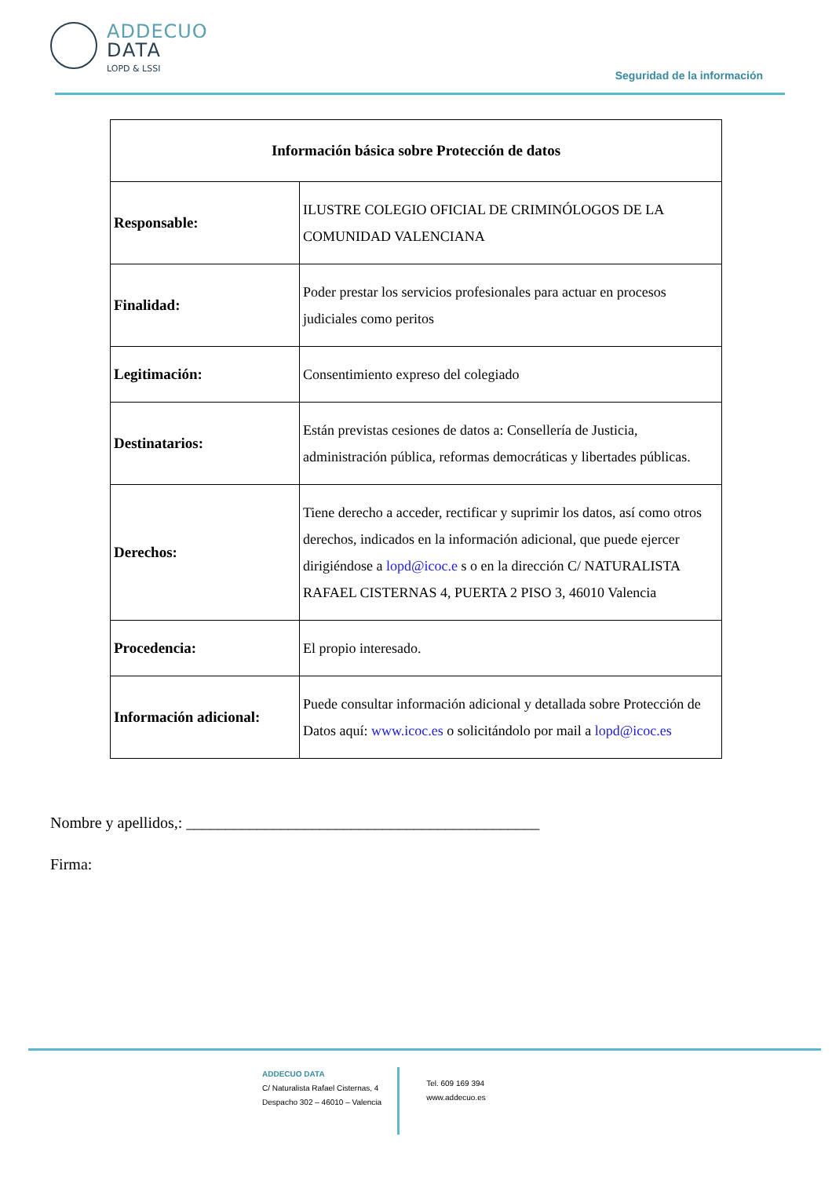ADDECUO
DATA
LOPD & LSSI
Seguridad de la información
| Información básica sobre Protección de datos | |
| --- | --- |
| Responsable: | ILUSTRE COLEGIO OFICIAL DE CRIMINÓLOGOS DE LA COMUNIDAD VALENCIANA |
| Finalidad: | Poder prestar los servicios profesionales para actuar en procesos judiciales como peritos |
| Legitimación: | Consentimiento expreso del colegiado |
| Destinatarios: | Están previstas cesiones de datos a: Consellería de Justicia, administración pública, reformas democráticas y libertades públicas. |
| Derechos: | Tiene derecho a acceder, rectificar y suprimir los datos, así como otros derechos, indicados en la información adicional, que puede ejercer dirigiéndose a lopd@icoc.e s o en la dirección C/ NATURALISTA RAFAEL CISTERNAS 4, PUERTA 2 PISO 3, 46010 Valencia |
| Procedencia: | El propio interesado. |
| Información adicional: | Puede consultar información adicional y detallada sobre Protección de Datos aquí: www.icoc.es o solicitándolo por mail a lopd@icoc.es |
Nombre y apellidos,: _____________________________________________
Firma:
ADDECUO DATA
C/ Naturalista Rafael Cisternas, 4
Despacho 302 – 46010 – Valencia
Tel. 609 169 394
www.addecuo.es